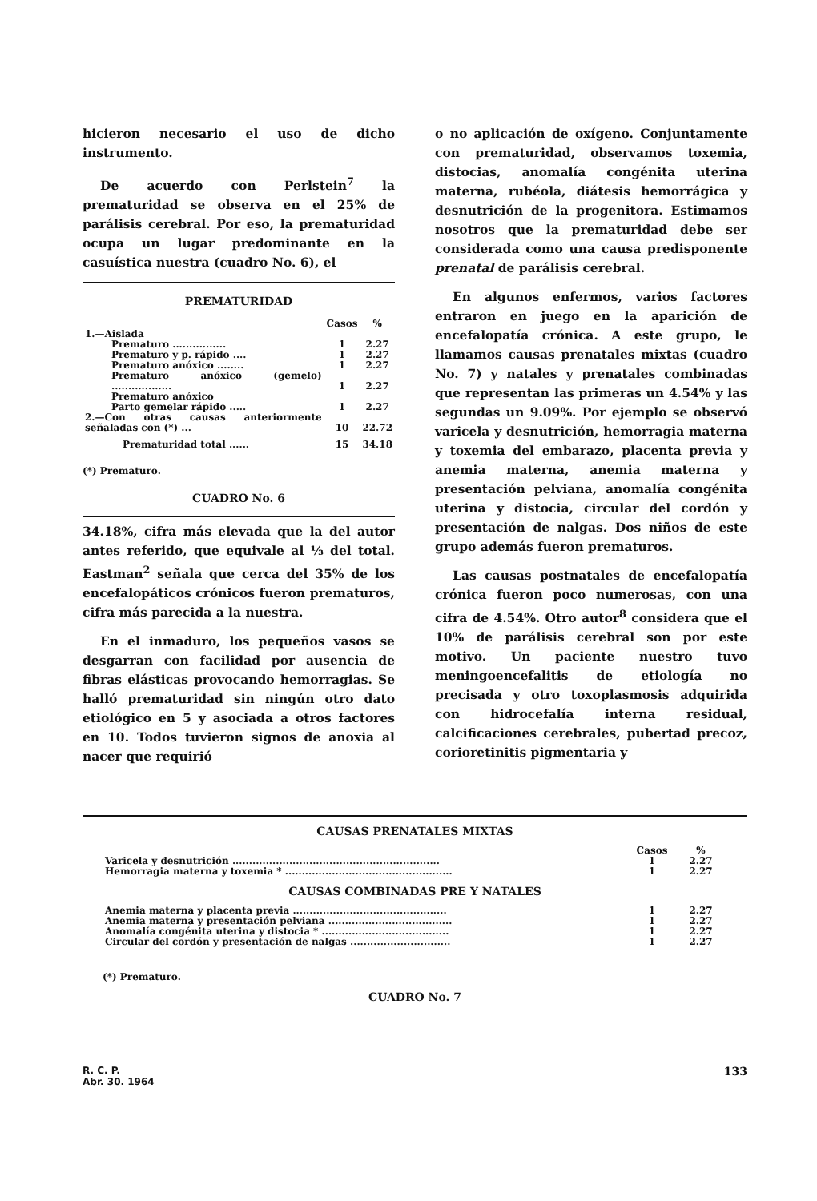hicieron necesario el uso de dicho instrumento.
De acuerdo con Perlstein<sup>7</sup> la prematuridad se observa en el 25% de parálisis cerebral. Por eso, la prematuridad ocupa un lugar predominante en la casuística nuestra (cuadro No. 6), el
PREMATURIDAD
| | Casos | % |
| --- | --- | --- |
| 1.—Aislada | | |
| Prematuro ................ | 1 | 2.27 |
| Prematuro y p. rápido .... | 1 | 2.27 |
| Prematuro anóxico ........ | 1 | 2.27 |
| Prematuro anóxico (gemelo) .................. | 1 | 2.27 |
| Prematuro anóxico Parto gemelar rápido ..... | 1 | 2.27 |
| 2.—Con otras causas anteriormente señaladas con (*) ... | 10 | 22.72 |
| Prematuridad total ...... | 15 | 34.18 |
(*) Prematuro.
CUADRO No. 6
34.18%, cifra más elevada que la del autor antes referido, que equivale al ⅓ del total. Eastman<sup>2</sup> señala que cerca del 35% de los encefalopáticos crónicos fueron prematuros, cifra más parecida a la nuestra.
En el inmaduro, los pequeños vasos se desgarran con facilidad por ausencia de fibras elásticas provocando hemorragias. Se halló prematuridad sin ningún otro dato etiológico en 5 y asociada a otros factores en 10. Todos tuvieron signos de anoxia al nacer que requirió
o no aplicación de oxígeno. Conjuntamente con prematuridad, observamos toxemia, distocias, anomalía congénita uterina materna, rubéola, diátesis hemorrágica y desnutrición de la progenitora. Estimamos nosotros que la prematuridad debe ser considerada como una causa predisponente prenatal de parálisis cerebral.
En algunos enfermos, varios factores entraron en juego en la aparición de encefalopatía crónica. A este grupo, le llamamos causas prenatales mixtas (cuadro No. 7) y natales y prenatales combinadas que representan las primeras un 4.54% y las segundas un 9.09%. Por ejemplo se observó varicela y desnutrición, hemorragia materna y toxemia del embarazo, placenta previa y anemia materna, anemia materna y presentación pelviana, anomalía congénita uterina y distocia, circular del cordón y presentación de nalgas. Dos niños de este grupo además fueron prematuros.
Las causas postnatales de encefalopatía crónica fueron poco numerosas, con una cifra de 4.54%. Otro autor<sup>8</sup> considera que el 10% de parálisis cerebral son por este motivo. Un paciente nuestro tuvo meningoencefalitis de etiología no precisada y otro toxoplasmosis adquirida con hidrocefalía interna residual, calcificaciones cerebrales, pubertad precoz, corioretinitis pigmentaria y
CAUSAS PRENATALES MIXTAS
| | Casos | % |
| --- | --- | --- |
| Varicela y desnutrición .............................................................. | 1 | 2.27 |
| Hemorragia materna y toxemia * .................................................. | 1 | 2.27 |
CAUSAS COMBINADAS PRE Y NATALES
| Anemia materna y placenta previa .............................................. | 1 | 2.27 |
| Anemia materna y presentación pelviana ..................................... | 1 | 2.27 |
| Anomalía congénita uterina y distocia * ...................................... | 1 | 2.27 |
| Circular del cordón y presentación de nalgas .............................. | 1 | 2.27 |
(*) Prematuro.
CUADRO No. 7
R. C. P.
Abr. 30. 1964
133